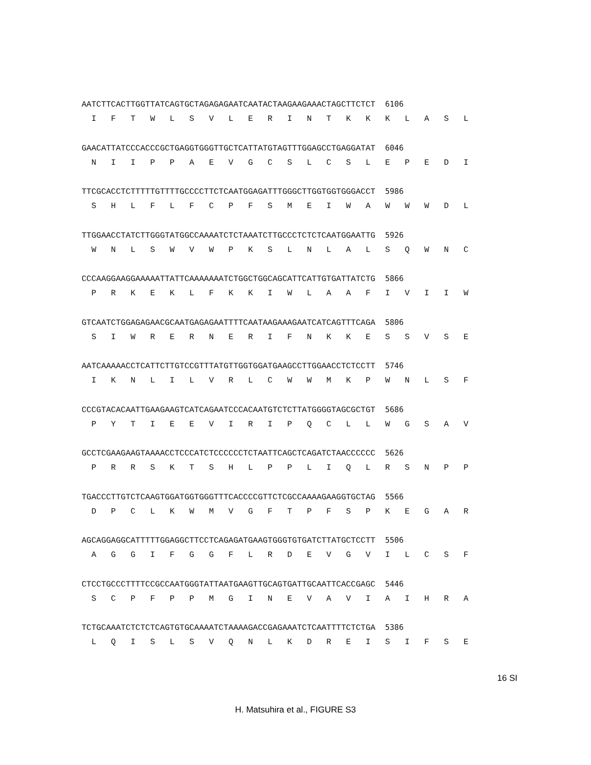AATCTTCACTTGGTTATCAGTGCTAGAGAGAATCAATACTAAGAAGAAACTAGCTTCTCT 6106
I F T W L S V L E R I N T K K K L A S L
GAACATTATCCCACCCGCTGAGGTGGGTTGCTCATTATGTAGTTTGGAGCCTGAGGATAT 6046
N I I P P A E V G C S L C S L E P E D I
TTCGCACCTCTTTTTGTTTTGCCCCTTCTCAATGGAGATTTGGGCTTGGTGGTGGGACCT 5986
S H L F L F C P F S M E I W A W W W D L
TTGGAACCTATCTTGGGTATGGCCAAAATCTCTAAATCTTGCCCTCTCTCAATGGAATTG 5926
W N L S W V W P K S L N L A L S Q W N C
CCCAAGGAAGGAAAAATTATTCAAAAAAATCTGGCTGGCAGCATTCATTGTGATTATCTG 5866
P R K E K L F K K I W L A A F I V I I W
GTCAATCTGGAGAGAACGCAATGAGAGAATTTTCAATAAGAAAGAATCATCAGTTTCAGA 5806
S I W R E R N E R I F N K K E S S V S E
AATCAAAAACCTCATTCTTGTCCGTTTATGTTGGTGGATGAAGCCTTGGAACCTCTCCTT 5746
I K N L I L V R L C W W M K P W N L S F
CCCGTACACAATTGAAGAAGTCATCAGAATCCCACAATGTCTCTTATGGGGTAGCGCTGT 5686
P Y T I E E V I R I P Q C L L W G S A V
GCCTCGAAGAAGTAAAACCTCCCATCTCCCCCCTCTAATTCAGCTCAGATCTAACCCCCC 5626
P R R S K T S H L P P L I Q L R S N P P
TGACCCTTGTCTCAAGTGGATGGTGGGTTTCACCCCGTTCTCGCCAAAAGAAGGTGCTAG 5566
D P C L K W M V G F T P F S P K E G A R
AGCAGGAGGCATTTTTGGAGGCTTCCTCAGAGATGAAGTGGGTGTGATCTTATGCTCCTT 5506
A G G I F G G F L R D E V G V I L C S F
CTCCTGCCCTTTTCCGCCAATGGGTATTAATGAAGTTGCAGTGATTGCAATTCACCGAGC 5446
S C P F P P M G I N E V A V I A I H R A
TCTGCAAATCTCTCTCAGTGTGCAAAATCTAAAAGACCGAGAAATCTCAATTTTCTCTGA 5386
L Q I S L S V Q N L K D R E I S I F S E
16 SI
H. Matsuhira et al., FIGURE S3